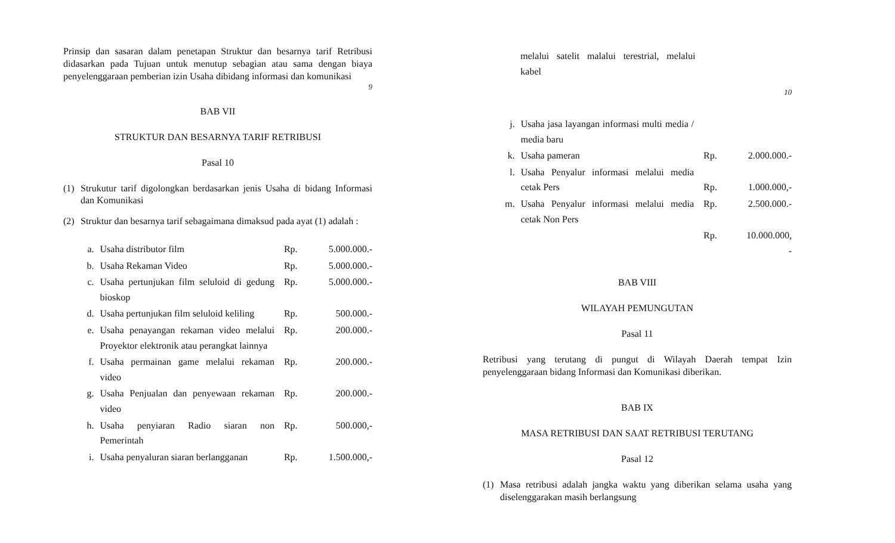Prinsip dan sasaran dalam penetapan Struktur dan besarnya tarif Retribusi didasarkan pada Tujuan untuk menutup sebagian atau sama dengan biaya penyelenggaraan pemberian izin Usaha dibidang informasi dan komunikasi
9
BAB VII
STRUKTUR DAN BESARNYA TARIF RETRIBUSI
Pasal 10
(1) Strukutur tarif digolongkan berdasarkan jenis Usaha di bidang Informasi dan Komunikasi
(2) Struktur dan besarnya tarif sebagaimana dimaksud pada ayat (1) adalah :
| a. | Usaha distributor film | Rp. | 5.000.000.- |
| b. | Usaha Rekaman Video | Rp. | 5.000.000.- |
| c. | Usaha pertunjukan film seluloid di gedung bioskop | Rp. | 5.000.000.- |
| d. | Usaha pertunjukan film seluloid keliling | Rp. | 500.000.- |
| e. | Usaha penayangan rekaman video melalui Proyektor elektronik atau perangkat lainnya | Rp. | 200.000.- |
| f. | Usaha permainan game melalui rekaman video | Rp. | 200.000.- |
| g. | Usaha Penjualan dan penyewaan rekaman video | Rp. | 200.000.- |
| h. | Usaha penyiaran Radio siaran non Pemerintah | Rp. | 500.000,- |
| i. | Usaha penyaluran siaran berlangganan | Rp. | 1.500.000,- |
| | melalui satelit malalui terestrial, melalui kabel | | |
10
| j. | Usaha jasa layangan informasi multi media / media baru | | |
| k. | Usaha pameran | Rp. | 2.000.000.- |
| l. | Usaha Penyalur informasi melalui media cetak Pers | Rp. | 1.000.000,- |
| m. | Usaha Penyalur informasi melalui media cetak Non Pers | Rp. | 2.500.000.- |
| | | Rp. | 10.000.000, - |
BAB VIII
WILAYAH PEMUNGUTAN
Pasal 11
Retribusi yang terutang di pungut di Wilayah Daerah tempat Izin penyelenggaraan bidang Informasi dan Komunikasi diberikan.
BAB IX
MASA RETRIBUSI DAN SAAT RETRIBUSI TERUTANG
Pasal 12
(1) Masa retribusi adalah jangka waktu yang diberikan selama usaha yang diselenggarakan masih berlangsung